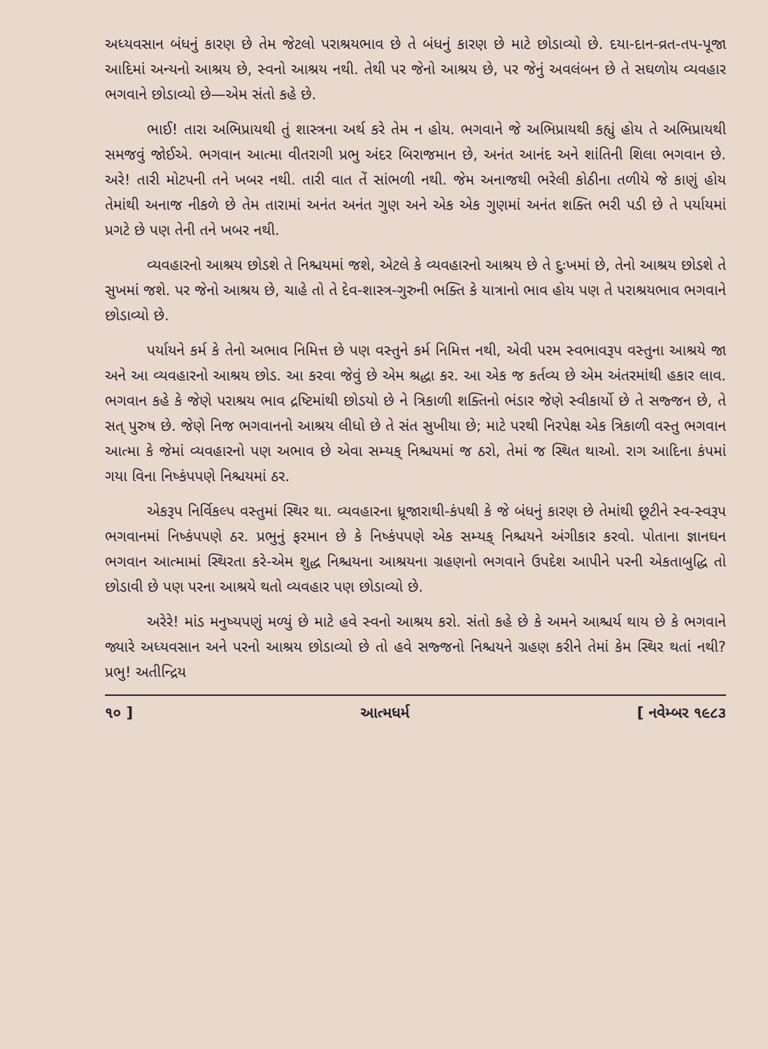અધ્યવસાન બંધનું કારણ છે તેમ જેટલો પરાશ્રયભાવ છે તે બંધનું કારણ છે માટે છોડાવ્યો છે. દયા-દાન-વ્રત-તપ-પૂજા આદિમાં અન્યનો આશ્રય છે, સ્વનો આશ્રય નથી. તેથી પર જેનો આશ્રય છે, પર જેનું અવલંબન છે તે સઘળોય વ્યવહાર ભગવાને છોડાવ્યો છે—એમ સંતો કહે છે.
ભાઈ! તારા અભિપ્રાયથી તું શાસ્ત્રના અર્થ કરે તેમ ન હોય. ભગવાને જે અભિપ્રાયથી કહ્યું હોય તે અભિપ્રાયથી સમજવું જોઈએ. ભગવાન આત્મા વીતરાગી પ્રભુ અંદર બિરાજમાન છે, અનંત આનંદ અને શાંતિની શિલા ભગવાન છે. અરે! તારી મોટપની તને ખબર નથી. તારી વાત તેં સાંભળી નથી. જેમ અનાજથી ભરેલી કોઠીના તળીયે જે કાણું હોય તેમાંથી અનાજ નીકળે છે તેમ તારામાં અનંત અનંત ગુણ અને એક એક ગુણમાં અનંત શક્તિ ભરી પડી છે તે પર્યાયમાં પ્રગટે છે પણ તેની તને ખબર નથી.
વ્યવહારનો આશ્રય છોડશે તે નિશ્ચયમાં જશે, એટલે કે વ્યવહારનો આશ્રય છે તે દુઃખમાં છે, તેનો આશ્રય છોડશે તે સુખમાં જશે. પર જેનો આશ્રય છે, ચાહે તો તે દેવ-શાસ્ત્ર-ગુરુની ભક્તિ કે યાત્રાનો ભાવ હોય પણ તે પરાશ્રયભાવ ભગવાને છોડાવ્યો છે.
પર્યાયને કર્મ કે તેનો અભાવ નિમિત્ત છે પણ વસ્તુને કર્મ નિમિત્ત નથી, એવી પરમ સ્વભાવરૂપ વસ્તુના આશ્રયે જા અને આ વ્યવહારનો આશ્રય છોડ. આ કરવા જેવું છે એમ શ્રદ્ધા કર. આ એક જ કર્તવ્ય છે એમ અંતરમાંથી હકાર લાવ. ભગવાન કહે કે જેણે પરાશ્રય ભાવ દ્રષ્ટિમાંથી છોડયો છે ને ત્રિકાળી શક્તિનો ભંડાર જેણે સ્વીકાર્યો છે તે સજ્જન છે, તે સત્ પુરુષ છે. જેણે નિજ ભગવાનનો આશ્રય લીધો છે તે સંત સુખીયા છે; માટે પરથી નિરપેક્ષ એક ત્રિકાળી વસ્તુ ભગવાન આત્મા કે જેમાં વ્યવહારનો પણ અભાવ છે એવા સમ્યક્ નિશ્ચયમાં જ ઠરો, તેમાં જ સ્થિત થાઓ. રાગ આદિના કંપમાં ગયા વિના નિષ્કંપપણે નિશ્ચયમાં ઠર.
એકરૂપ નિર્વિકલ્પ વસ્તુમાં સ્થિર થા. વ્યવહારના ધ્રૂજારાથી-કંપથી કે જે બંધનું કારણ છે તેમાંથી છૂટીને સ્વ-સ્વરૂપ ભગવાનમાં નિષ્કંપપણે ઠર. પ્રભુનું ફરમાન છે કે નિષ્કંપપણે એક સમ્યક્ નિશ્ચયને અંગીકાર કરવો. પોતાના જ્ઞાનઘન ભગવાન આત્મામાં સ્થિરતા કરે-એમ શુદ્ધ નિશ્ચયના આશ્રયના ગ્રહણનો ભગવાને ઉપદેશ આપીને પરની એકતાબુદ્ધિ તો છોડાવી છે પણ પરના આશ્રયે થતો વ્યવહાર પણ છોડાવ્યો છે.
અરેરે! માંડ મનુષ્યપણું મળ્યું છે માટે હવે સ્વનો આશ્રય કરો. સંતો કહે છે કે અમને આશ્ચર્ય થાય છે કે ભગવાને જ્યારે અધ્યવસાન અને પરનો આશ્રય છોડાવ્યો છે તો હવે સજ્જનો નિશ્ચયને ગ્રહણ કરીને તેમાં કેમ સ્થિર થતાં નથી? પ્રભુ! અતીન્દ્રિય
૧૦ ] આત્મધર્મ [ નવેમ્બર ૧૯૮૩